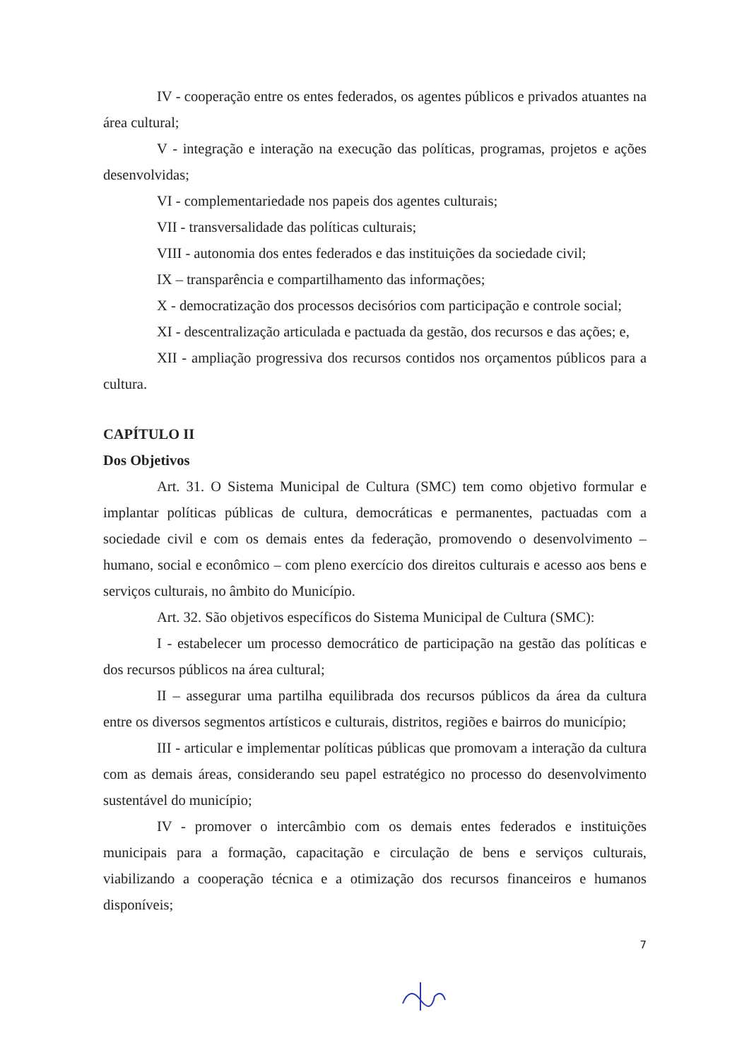IV - cooperação entre os entes federados, os agentes públicos e privados atuantes na área cultural;
V - integração e interação na execução das políticas, programas, projetos e ações desenvolvidas;
VI - complementariedade nos papeis dos agentes culturais;
VII - transversalidade das políticas culturais;
VIII - autonomia dos entes federados e das instituições da sociedade civil;
IX – transparência e compartilhamento das informações;
X - democratização dos processos decisórios com participação e controle social;
XI - descentralização articulada e pactuada da gestão, dos recursos e das ações; e,
XII - ampliação progressiva dos recursos contidos nos orçamentos públicos para a cultura.
CAPÍTULO II
Dos Objetivos
Art. 31. O Sistema Municipal de Cultura (SMC) tem como objetivo formular e implantar políticas públicas de cultura, democráticas e permanentes, pactuadas com a sociedade civil e com os demais entes da federação, promovendo o desenvolvimento – humano, social e econômico – com pleno exercício dos direitos culturais e acesso aos bens e serviços culturais, no âmbito do Município.
Art. 32. São objetivos específicos do Sistema Municipal de Cultura (SMC):
I - estabelecer um processo democrático de participação na gestão das políticas e dos recursos públicos na área cultural;
II – assegurar uma partilha equilibrada dos recursos públicos da área da cultura entre os diversos segmentos artísticos e culturais, distritos, regiões e bairros do município;
III - articular e implementar políticas públicas que promovam a interação da cultura com as demais áreas, considerando seu papel estratégico no processo do desenvolvimento sustentável do município;
IV - promover o intercâmbio com os demais entes federados e instituições municipais para a formação, capacitação e circulação de bens e serviços culturais, viabilizando a cooperação técnica e a otimização dos recursos financeiros e humanos disponíveis;
7